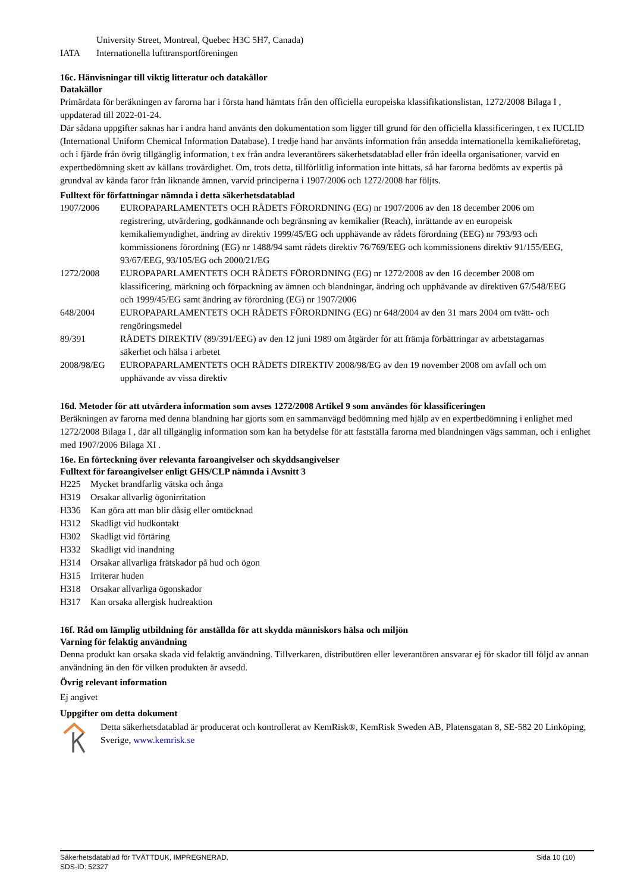| | University Street, Montreal, Quebec H3C 5H7, Canada) |
| IATA | Internationella lufttransportföreningen |
16c. Hänvisningar till viktig litteratur och datakällor
Datakällor
Primärdata för beräkningen av farorna har i första hand hämtats från den officiella europeiska klassifikationslistan, 1272/2008 Bilaga I , uppdaterad till 2022-01-24.
Där sådana uppgifter saknas har i andra hand använts den dokumentation som ligger till grund för den officiella klassificeringen, t ex IUCLID (International Uniform Chemical Information Database). I tredje hand har använts information från ansedda internationella kemikalieföretag, och i fjärde från övrig tillgänglig information, t ex från andra leverantörers säkerhetsdatablad eller från ideella organisationer, varvid en expertbedömning skett av källans trovärdighet. Om, trots detta, tillförlitlig information inte hittats, så har farorna bedömts av expertis på grundval av kända faror från liknande ämnen, varvid principerna i 1907/2006 och 1272/2008 har följts.
Fulltext för författningar nämnda i detta säkerhetsdatablad
| 1907/2006 | EUROPAPARLAMENTETS OCH RÅDETS FÖRORDNING (EG) nr 1907/2006 av den 18 december 2006 om registrering, utvärdering, godkännande och begränsning av kemikalier (Reach), inrättande av en europeisk kemikaliemyndighet, ändring av direktiv 1999/45/EG och upphävande av rådets förordning (EEG) nr 793/93 och kommissionens förordning (EG) nr 1488/94 samt rådets direktiv 76/769/EEG och kommissionens direktiv 91/155/EEG, 93/67/EEG, 93/105/EG och 2000/21/EG |
| 1272/2008 | EUROPAPARLAMENTETS OCH RÅDETS FÖRORDNING (EG) nr 1272/2008 av den 16 december 2008 om klassificering, märkning och förpackning av ämnen och blandningar, ändring och upphävande av direktiven 67/548/EEG och 1999/45/EG samt ändring av förordning (EG) nr 1907/2006 |
| 648/2004 | EUROPAPARLAMENTETS OCH RÅDETS FÖRORDNING (EG) nr 648/2004 av den 31 mars 2004 om tvätt- och rengöringsmedel |
| 89/391 | RÅDETS DIREKTIV (89/391/EEG) av den 12 juni 1989 om åtgärder för att främja förbättringar av arbetstagarnas säkerhet och hälsa i arbetet |
| 2008/98/EG | EUROPAPARLAMENTETS OCH RÅDETS DIREKTIV 2008/98/EG av den 19 november 2008 om avfall och om upphävande av vissa direktiv |
16d. Metoder för att utvärdera information som avses 1272/2008 Artikel 9 som användes för klassificeringen
Beräkningen av farorna med denna blandning har gjorts som en sammanvägd bedömning med hjälp av en expertbedömning i enlighet med 1272/2008 Bilaga I , där all tillgänglig information som kan ha betydelse för att fastställa farorna med blandningen vägs samman, och i enlighet med 1907/2006 Bilaga XI .
16e. En förteckning över relevanta faroangivelser och skyddsangivelser
Fulltext för faroangivelser enligt GHS/CLP nämnda i Avsnitt 3
| H225 | Mycket brandfarlig vätska och ånga |
| H319 | Orsakar allvarlig ögonirritation |
| H336 | Kan göra att man blir dåsig eller omtöcknad |
| H312 | Skadligt vid hudkontakt |
| H302 | Skadligt vid förtäring |
| H332 | Skadligt vid inandning |
| H314 | Orsakar allvarliga frätskador på hud och ögon |
| H315 | Irriterar huden |
| H318 | Orsakar allvarliga ögonskador |
| H317 | Kan orsaka allergisk hudreaktion |
16f. Råd om lämplig utbildning för anställda för att skydda människors hälsa och miljön
Varning för felaktig användning
Denna produkt kan orsaka skada vid felaktig användning. Tillverkaren, distributören eller leverantören ansvarar ej för skador till följd av annan användning än den för vilken produkten är avsedd.
Övrig relevant information
Ej angivet
Uppgifter om detta dokument
Detta säkerhetsdatablad är producerat och kontrollerat av KemRisk®, KemRisk Sweden AB, Platensgatan 8, SE-582 20 Linköping, Sverige, www.kemrisk.se
Säkerhetsdatablad för TVÄTTDUK, IMPREGNERAD. Sida 10 (10)
SDS-ID: 52327